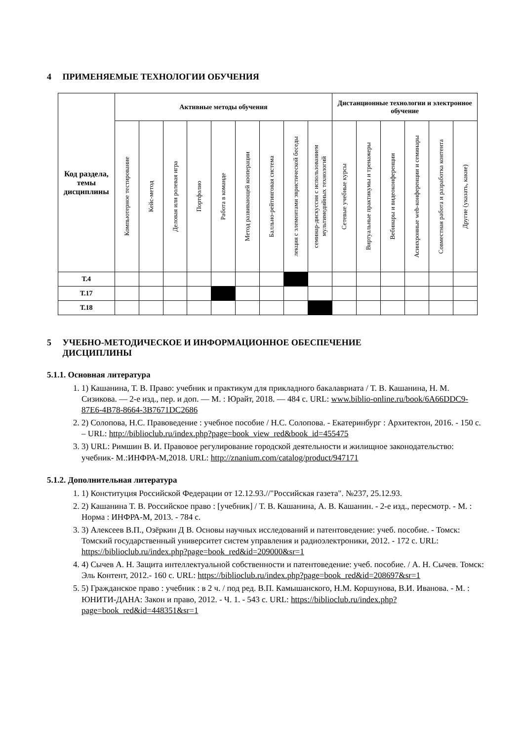4 ПРИМЕНЯЕМЫЕ ТЕХНОЛОГИИ ОБУЧЕНИЯ
| Код раздела, темы дисциплины | Активные методы обучения | | | | | | | | | Дистанционные технологии и электронное обучение | | | | | |
| --- | --- | --- | --- | --- | --- | --- | --- | --- | --- | --- | --- | --- | --- | --- | --- |
| | Компьютерное тестирование | Кейс-метод | Деловая или ролевая игра | Портфолио | Работа в команде | Метод развивающей кооперации | Балльно-рейтинговая система | лекция с элементами эвристической беседы | семинар-дискуссия с использованием мультимедийных технологий | Сетевые учебные курсы | Виртуальные практикумы и тренажеры | Вебинары и видеоконференции | Асинхронные web-конференции и семинары | Совместная работа и разработка контента | Другие (указать, какие) |
| Т.4 | | | | | | | | | | | | | | | |
| Т.17 | | | | | | | | | | | | | | | |
| Т.18 | | | | | | | | | | | | | | | |
5 УЧЕБНО-МЕТОДИЧЕСКОЕ И ИНФОРМАЦИОННОЕ ОБЕСПЕЧЕНИЕ
ДИСЦИПЛИНЫ
5.1.1. Основная литература
1. 1) Кашанина, Т. В. Право: учебник и практикум для прикладного бакалавриата / Т. В. Кашанина, Н. М. Сизикова. — 2-е изд., пер. и доп. — М. : Юрайт, 2018. — 484 с. URL: www.biblio-online.ru/book/6A66DDC9-87E6-4B78-8664-3B7671DC2686
2. 2) Солопова, Н.С. Правоведение : учебное пособие / Н.С. Солопова. - Екатеринбург : Архитектон, 2016. - 150 с. – URL: http://biblioclub.ru/index.php?page=book_view_red&book_id=455475
3. 3) URL: Римшин В. И. Правовое регулирование городской деятельности и жилищное законодательство: учебник- М.:ИНФРА-М,2018. URL: http://znanium.com/catalog/product/947171
5.1.2. Дополнительная литература
1. 1) Конституция Российской Федерации от 12.12.93.//"Российская газета". №237, 25.12.93.
2. 2) Кашанина Т. В. Российское право : [учебник] / Т. В. Кашанина, А. В. Кашанин. - 2-е изд., пересмотр. - М. : Норма : ИНФРА-М, 2013. - 784 с.
3. 3) Алексеев В.П., Озёркин Д В. Основы научных исследований и патентоведение: учеб. пособие. - Томск: Томский государственный университет систем управления и радиоэлектроники, 2012. - 172 с. URL: https://biblioclub.ru/index.php?page=book_red&id=209000&sr=1
4. 4) Сычев А. Н. Защита интеллектуальной собственности и патентоведение: учеб. пособие. / А. Н. Сычев. Томск: Эль Контент, 2012.- 160 с. URL: https://biblioclub.ru/index.php?page=book_red&id=208697&sr=1
5. 5) Гражданское право : учебник : в 2 ч. / под ред. В.П. Камышанского, Н.М. Коршунова, В.И. Иванова. - М. : ЮНИТИ-ДАНА: Закон и право, 2012. - Ч. 1. - 543 с. URL: https://biblioclub.ru/index.php?page=book_red&id=448351&sr=1